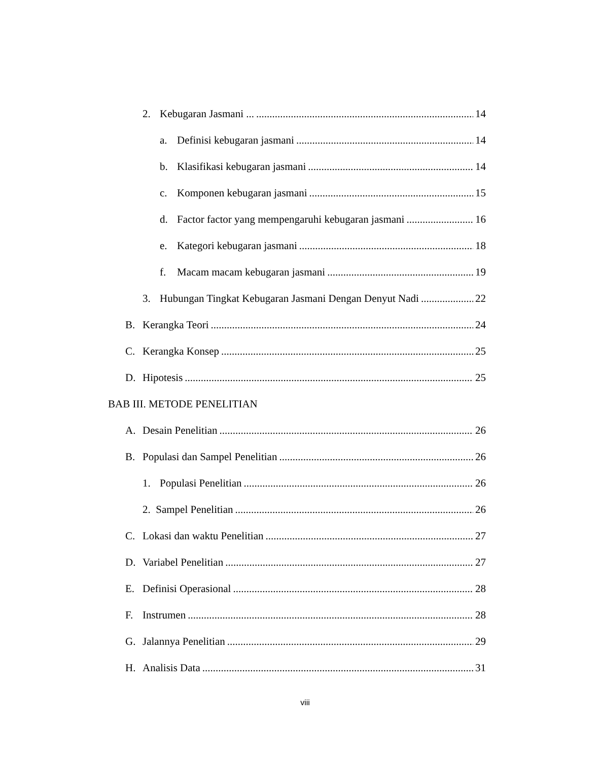2. Kebugaran Jasmani ... 14
a. Definisi kebugaran jasmani 14
b. Klasifikasi kebugaran jasmani 14
c. Komponen kebugaran jasmani 15
d. Factor factor yang mempengaruhi kebugaran jasmani 16
e. Kategori kebugaran jasmani 18
f. Macam macam kebugaran jasmani 19
3. Hubungan Tingkat Kebugaran Jasmani Dengan Denyut Nadi 22
B. Kerangka Teori 24
C. Kerangka Konsep 25
D. Hipotesis 25
BAB III. METODE PENELITIAN
A. Desain Penelitian 26
B. Populasi dan Sampel Penelitian 26
1. Populasi Penelitian 26
2. Sampel Penelitian 26
C. Lokasi dan waktu Penelitian 27
D. Variabel Penelitian 27
E. Definisi Operasional 28
F. Instrumen 28
G. Jalannya Penelitian 29
H. Analisis Data 31
viii